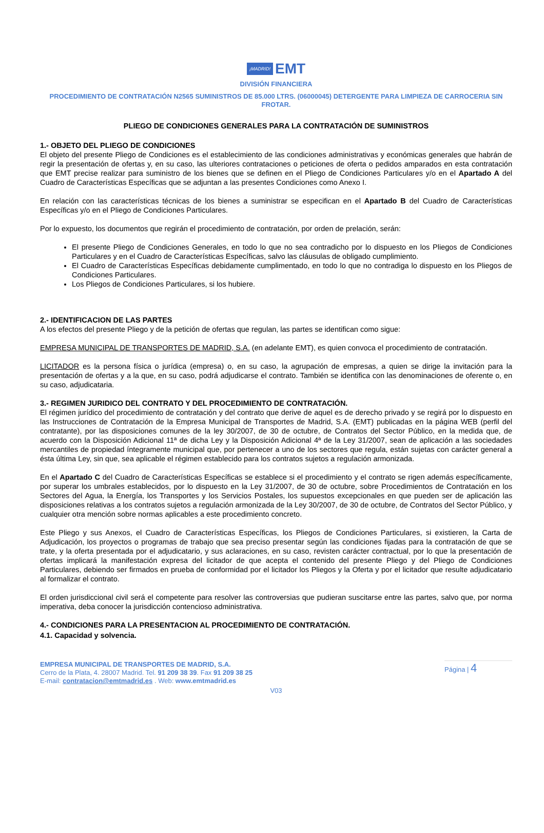¡MADRID! EMT
DIVISIÓN FINANCIERA
PROCEDIMIENTO DE CONTRATACIÓN N2565 SUMINISTROS DE 85.000 LTRS. (06000045) DETERGENTE PARA LIMPIEZA DE CARROCERIA SIN FROTAR.
PLIEGO DE CONDICIONES GENERALES PARA LA CONTRATACIÓN DE SUMINISTROS
1.- OBJETO DEL PLIEGO DE CONDICIONES
El objeto del presente Pliego de Condiciones es el establecimiento de las condiciones administrativas y económicas generales que habrán de regir la presentación de ofertas y, en su caso, las ulteriores contrataciones o peticiones de oferta o pedidos amparados en esta contratación que EMT precise realizar para suministro de los bienes que se definen en el Pliego de Condiciones Particulares y/o en el Apartado A del Cuadro de Características Específicas que se adjuntan a las presentes Condiciones como Anexo I.
En relación con las características técnicas de los bienes a suministrar se especifican en el Apartado B del Cuadro de Características Específicas y/o en el Pliego de Condiciones Particulares.
Por lo expuesto, los documentos que regirán el procedimiento de contratación, por orden de prelación, serán:
El presente Pliego de Condiciones Generales, en todo lo que no sea contradicho por lo dispuesto en los Pliegos de Condiciones Particulares y en el Cuadro de Características Específicas, salvo las cláusulas de obligado cumplimiento.
El Cuadro de Características Específicas debidamente cumplimentado, en todo lo que no contradiga lo dispuesto en los Pliegos de Condiciones Particulares.
Los Pliegos de Condiciones Particulares, si los hubiere.
2.- IDENTIFICACION DE LAS PARTES
A los efectos del presente Pliego y de la petición de ofertas que regulan, las partes se identifican como sigue:
EMPRESA MUNICIPAL DE TRANSPORTES DE MADRID, S.A. (en adelante EMT), es quien convoca el procedimiento de contratación.
LICITADOR es la persona física o jurídica (empresa) o, en su caso, la agrupación de empresas, a quien se dirige la invitación para la presentación de ofertas y a la que, en su caso, podrá adjudicarse el contrato. También se identifica con las denominaciones de oferente o, en su caso, adjudicataria.
3.- REGIMEN JURIDICO DEL CONTRATO Y DEL PROCEDIMIENTO DE CONTRATACIÓN.
El régimen jurídico del procedimiento de contratación y del contrato que derive de aquel es de derecho privado y se regirá por lo dispuesto en las Instrucciones de Contratación de la Empresa Municipal de Transportes de Madrid, S.A. (EMT) publicadas en la página WEB (perfil del contratante), por las disposiciones comunes de la ley 30/2007, de 30 de octubre, de Contratos del Sector Público, en la medida que, de acuerdo con la Disposición Adicional 11ª de dicha Ley y la Disposición Adicional 4ª de la Ley 31/2007, sean de aplicación a las sociedades mercantiles de propiedad íntegramente municipal que, por pertenecer a uno de los sectores que regula, están sujetas con carácter general a ésta última Ley, sin que, sea aplicable el régimen establecido para los contratos sujetos a regulación armonizada.
En el Apartado C del Cuadro de Características Específicas se establece si el procedimiento y el contrato se rigen además específicamente, por superar los umbrales establecidos, por lo dispuesto en la Ley 31/2007, de 30 de octubre, sobre Procedimientos de Contratación en los Sectores del Agua, la Energía, los Transportes y los Servicios Postales, los supuestos excepcionales en que pueden ser de aplicación las disposiciones relativas a los contratos sujetos a regulación armonizada de la Ley 30/2007, de 30 de octubre, de Contratos del Sector Público, y cualquier otra mención sobre normas aplicables a este procedimiento concreto.
Este Pliego y sus Anexos, el Cuadro de Características Específicas, los Pliegos de Condiciones Particulares, si existieren, la Carta de Adjudicación, los proyectos o programas de trabajo que sea preciso presentar según las condiciones fijadas para la contratación de que se trate, y la oferta presentada por el adjudicatario, y sus aclaraciones, en su caso, revisten carácter contractual, por lo que la presentación de ofertas implicará la manifestación expresa del licitador de que acepta el contenido del presente Pliego y del Pliego de Condiciones Particulares, debiendo ser firmados en prueba de conformidad por el licitador los Pliegos y la Oferta y por el licitador que resulte adjudicatario al formalizar el contrato.
El orden jurisdiccional civil será el competente para resolver las controversias que pudieran suscitarse entre las partes, salvo que, por norma imperativa, deba conocer la jurisdicción contencioso administrativa.
4.- CONDICIONES PARA LA PRESENTACION AL PROCEDIMIENTO DE CONTRATACIÓN.
4.1. Capacidad y solvencia.
EMPRESA MUNICIPAL DE TRANSPORTES DE MADRID, S.A.
Cerro de la Plata, 4. 28007 Madrid. Tel. 91 209 38 39. Fax 91 209 38 25
E-mail: contratacion@emtmadrid.es . Web: www.emtmadrid.es
Página | 4
V03